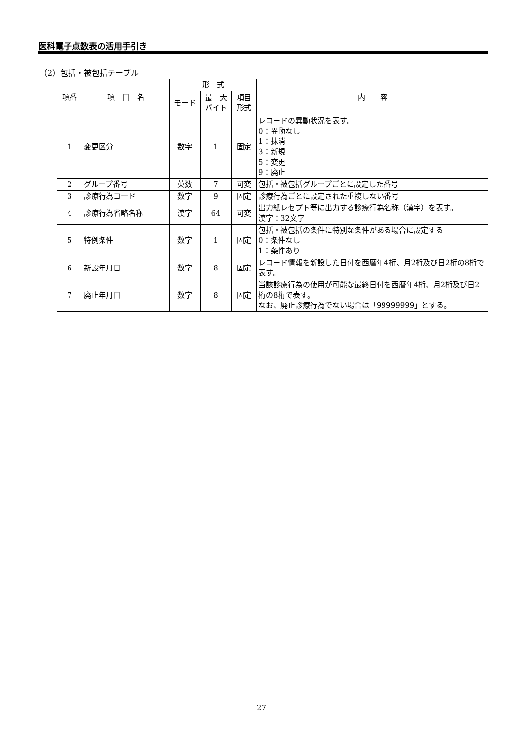医科電子点数表の活用手引き
（2）包括・被包括テーブル
| 項番 | 項 目 名 | 形 式 | | | 内 容 |
| --- | --- | --- | --- | --- | --- |
| | | モード | 最 大 バイト | 項目 形式 | |
| 1 | 変更区分 | 数字 | 1 | 固定 | レコードの異動状況を表す。 0：異動なし 1：抹消 3：新規 5：変更 9：廃止 |
| 2 | グループ番号 | 英数 | 7 | 可変 | 包括・被包括グループごとに設定した番号 |
| 3 | 診療行為コード | 数字 | 9 | 固定 | 診療行為ごとに設定された重複しない番号 |
| 4 | 診療行為省略名称 | 漢字 | 64 | 可変 | 出力紙レセプト等に出力する診療行為名称（漢字）を表す。 漢字：32文字 |
| 5 | 特例条件 | 数字 | 1 | 固定 | 包括・被包括の条件に特別な条件がある場合に設定する 0：条件なし 1：条件あり |
| 6 | 新設年月日 | 数字 | 8 | 固定 | レコード情報を新設した日付を西暦年4桁、月2桁及び日2桁の8桁で表す。 |
| 7 | 廃止年月日 | 数字 | 8 | 固定 | 当該診療行為の使用が可能な最終日付を西暦年4桁、月2桁及び日2桁の8桁で表す。 なお、廃止診療行為でない場合は「99999999」とする。 |
27